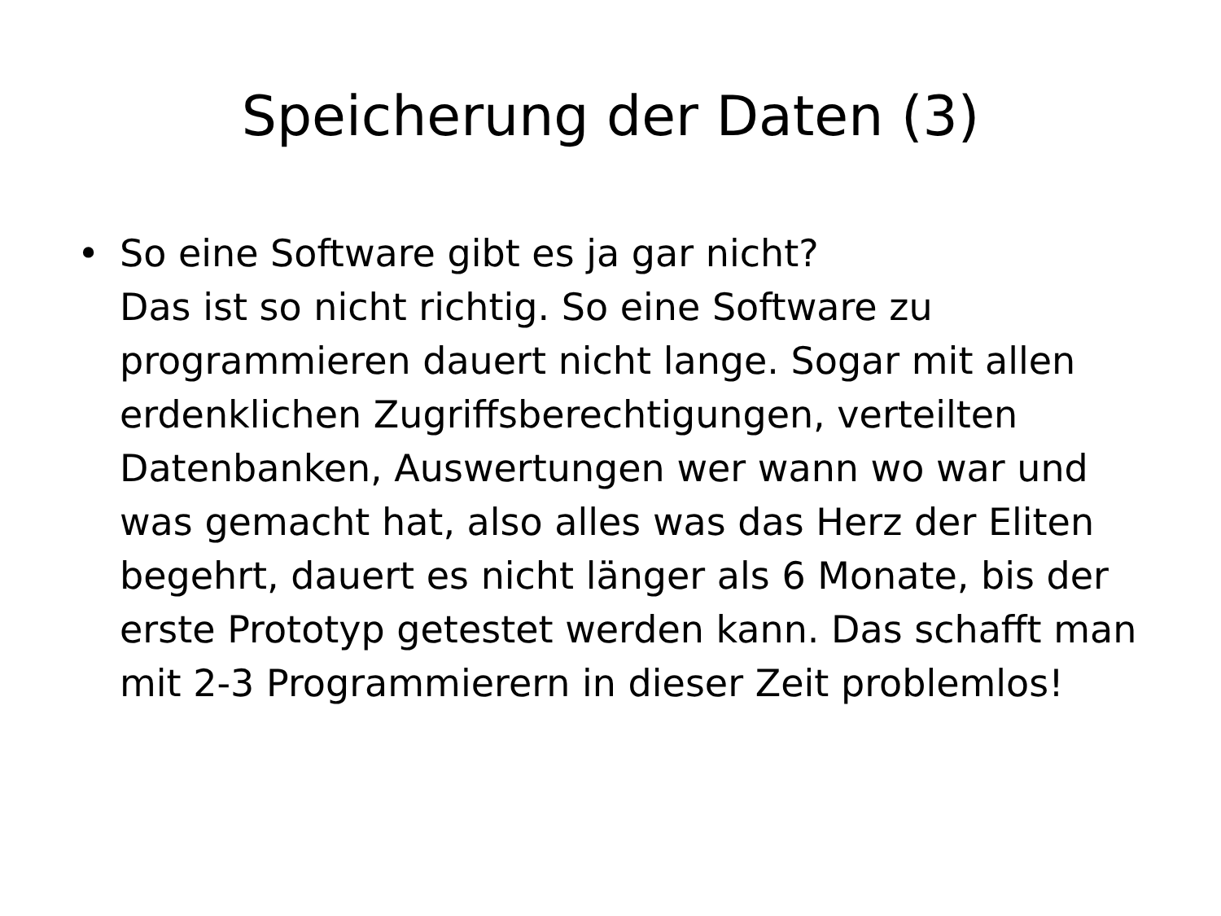Speicherung der Daten (3)
• So eine Software gibt es ja gar nicht?
Das ist so nicht richtig. So eine Software zu programmieren dauert nicht lange. Sogar mit allen erdenklichen Zugriffsberechtigungen, verteilten Datenbanken, Auswertungen wer wann wo war und was gemacht hat, also alles was das Herz der Eliten begehrt, dauert es nicht länger als 6 Monate, bis der erste Prototyp getestet werden kann. Das schafft man mit 2-3 Programmierern in dieser Zeit problemlos!